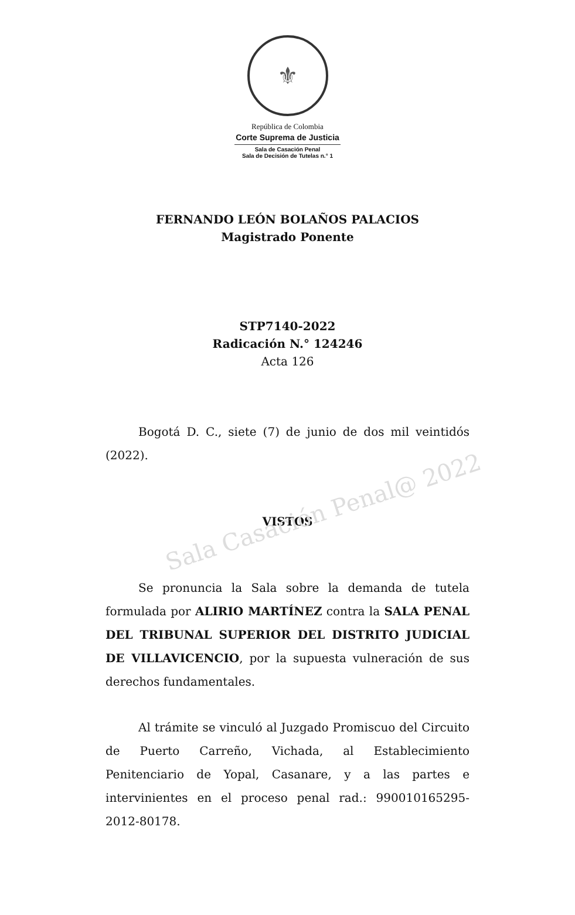Sala Casación Penal@ 2022
⚜
República de Colombia
Corte Suprema de Justicia
Sala de Casación Penal
Sala de Decisión de Tutelas n.° 1
FERNANDO LEÓN BOLAÑOS PALACIOS
Magistrado Ponente
STP7140-2022
Radicación N.° 124246
Acta 126
Bogotá D. C., siete (7) de junio de dos mil veintidós (2022).
VISTOS
Se pronuncia la Sala sobre la demanda de tutela formulada por ALIRIO MARTÍNEZ contra la SALA PENAL DEL TRIBUNAL SUPERIOR DEL DISTRITO JUDICIAL DE VILLAVICENCIO, por la supuesta vulneración de sus derechos fundamentales.
Al trámite se vinculó al Juzgado Promiscuo del Circuito de Puerto Carreño, Vichada, al Establecimiento Penitenciario de Yopal, Casanare, y a las partes e intervinientes en el proceso penal rad.: 990010165295-2012-80178.